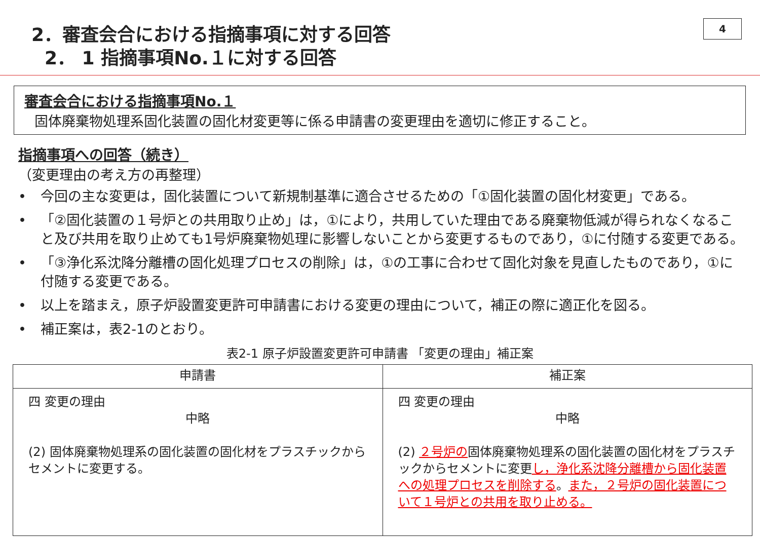4
2．審査会合における指摘事項に対する回答
2． 1 指摘事項No.１に対する回答
審査会合における指摘事項No.１
固体廃棄物処理系固化装置の固化材変更等に係る申請書の変更理由を適切に修正すること。
指摘事項への回答（続き）
（変更理由の考え方の再整理）
• 今回の主な変更は，固化装置について新規制基準に適合させるための「①固化装置の固化材変更」である。
• 「②固化装置の１号炉との共用取り止め」は，①により，共用していた理由である廃棄物低減が得られなくなること及び共用を取り止めても1号炉廃棄物処理に影響しないことから変更するものであり，①に付随する変更である。
• 「③浄化系沈降分離槽の固化処理プロセスの削除」は，①の工事に合わせて固化対象を見直したものであり，①に付随する変更である。
• 以上を踏まえ，原子炉設置変更許可申請書における変更の理由について，補正の際に適正化を図る。
• 補正案は，表2-1のとおり。
表2-1 原子炉設置変更許可申請書 「変更の理由」補正案
| 申請書 | 補正案 |
| --- | --- |
| 四 変更の理由 中略 (2) 固体廃棄物処理系の固化装置の固化材をプラスチックからセメントに変更する。 | 四 変更の理由 中略 (2) ２号炉の 固体廃棄物処理系の固化装置の固化材をプラスチックからセメントに変更 し，浄化系沈降分離槽から固化装置への処理プロセスを削除する 。 また，２号炉の固化装置について１号炉との共用を取り止める。 |